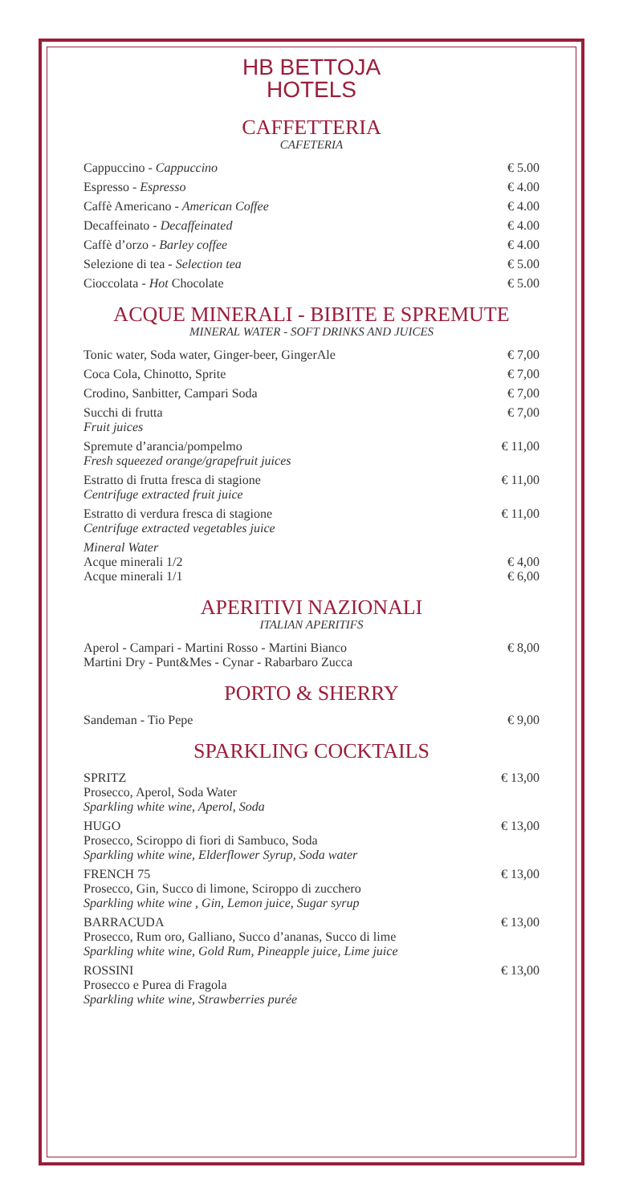HB BETTOJA
HOTELS
CAFFETTERIA
CAFETERIA
| Cappuccino - Cappuccino | € 5.00 |
| Espresso - Espresso | € 4.00 |
| Caffè Americano - American Coffee | € 4.00 |
| Decaffeinato - Decaffeinated | € 4.00 |
| Caffè d’orzo - Barley coffee | € 4.00 |
| Selezione di tea - Selection tea | € 5.00 |
| Cioccolata - Hot Chocolate | € 5.00 |
ACQUE MINERALI - BIBITE E SPREMUTE
MINERAL WATER - SOFT DRINKS AND JUICES
| Tonic water, Soda water, Ginger-beer, GingerAle | € 7,00 |
| Coca Cola, Chinotto, Sprite | € 7,00 |
| Crodino, Sanbitter, Campari Soda | € 7,00 |
| Succhi di frutta Fruit juices | € 7,00 |
| Spremute d’arancia/pompelmo Fresh squeezed orange/grapefruit juices | € 11,00 |
| Estratto di frutta fresca di stagione Centrifuge extracted fruit juice | € 11,00 |
| Estratto di verdura fresca di stagione Centrifuge extracted vegetables juice | € 11,00 |
| Mineral Water Acque minerali 1/2 Acque minerali 1/1 | € 4,00 € 6,00 |
APERITIVI NAZIONALI
ITALIAN APERITIFS
| Aperol - Campari - Martini Rosso - Martini Bianco Martini Dry - Punt&Mes - Cynar - Rabarbaro Zucca | € 8,00 |
PORTO & SHERRY
| Sandeman - Tio Pepe | € 9,00 |
SPARKLING COCKTAILS
| SPRITZ Prosecco, Aperol, Soda Water Sparkling white wine, Aperol, Soda | € 13,00 |
| HUGO Prosecco, Sciroppo di fiori di Sambuco, Soda Sparkling white wine, Elderflower Syrup, Soda water | € 13,00 |
| FRENCH 75 Prosecco, Gin, Succo di limone, Sciroppo di zucchero Sparkling white wine , Gin, Lemon juice, Sugar syrup | € 13,00 |
| BARRACUDA Prosecco, Rum oro, Galliano, Succo d’ananas, Succo di lime Sparkling white wine, Gold Rum, Pineapple juice, Lime juice | € 13,00 |
| ROSSINI Prosecco e Purea di Fragola Sparkling white wine, Strawberries purée | € 13,00 |